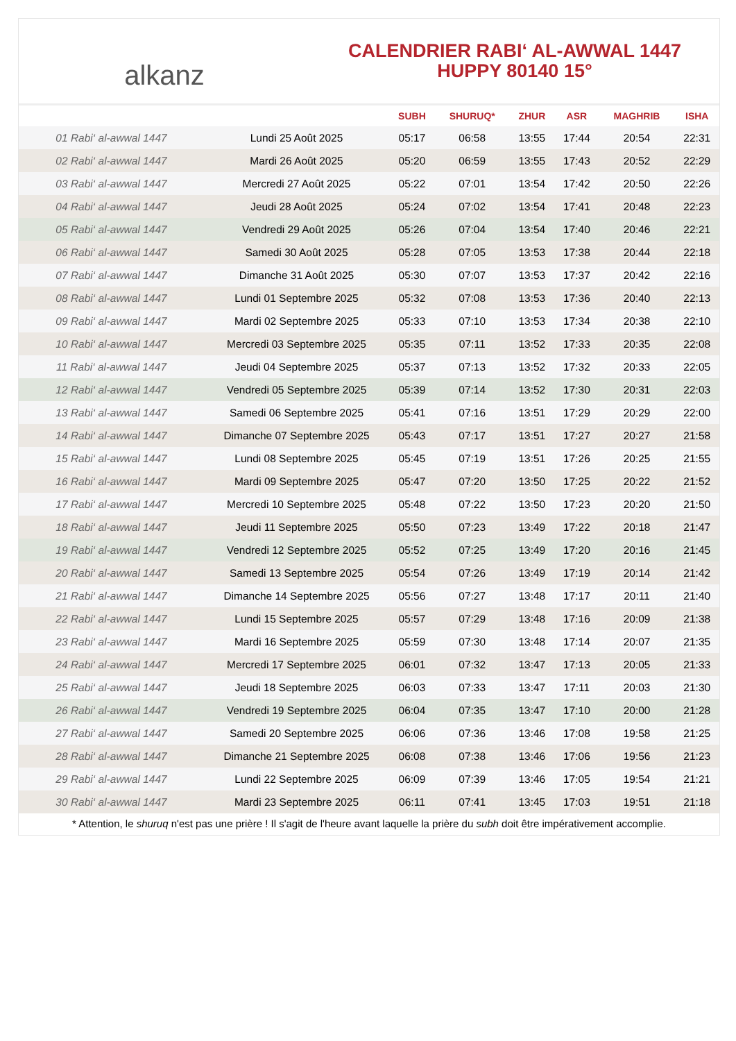alkanz
CALENDRIER RABI‘ AL-AWWAL 1447
HUPPY 80140 15°
| | | SUBH | SHURUQ* | ZHUR | ASR | MAGHRIB | ISHA |
| --- | --- | --- | --- | --- | --- | --- | --- |
| 01 Rabi‘ al-awwal 1447 | Lundi 25 Août 2025 | 05:17 | 06:58 | 13:55 | 17:44 | 20:54 | 22:31 |
| 02 Rabi‘ al-awwal 1447 | Mardi 26 Août 2025 | 05:20 | 06:59 | 13:55 | 17:43 | 20:52 | 22:29 |
| 03 Rabi‘ al-awwal 1447 | Mercredi 27 Août 2025 | 05:22 | 07:01 | 13:54 | 17:42 | 20:50 | 22:26 |
| 04 Rabi‘ al-awwal 1447 | Jeudi 28 Août 2025 | 05:24 | 07:02 | 13:54 | 17:41 | 20:48 | 22:23 |
| 05 Rabi‘ al-awwal 1447 | Vendredi 29 Août 2025 | 05:26 | 07:04 | 13:54 | 17:40 | 20:46 | 22:21 |
| 06 Rabi‘ al-awwal 1447 | Samedi 30 Août 2025 | 05:28 | 07:05 | 13:53 | 17:38 | 20:44 | 22:18 |
| 07 Rabi‘ al-awwal 1447 | Dimanche 31 Août 2025 | 05:30 | 07:07 | 13:53 | 17:37 | 20:42 | 22:16 |
| 08 Rabi‘ al-awwal 1447 | Lundi 01 Septembre 2025 | 05:32 | 07:08 | 13:53 | 17:36 | 20:40 | 22:13 |
| 09 Rabi‘ al-awwal 1447 | Mardi 02 Septembre 2025 | 05:33 | 07:10 | 13:53 | 17:34 | 20:38 | 22:10 |
| 10 Rabi‘ al-awwal 1447 | Mercredi 03 Septembre 2025 | 05:35 | 07:11 | 13:52 | 17:33 | 20:35 | 22:08 |
| 11 Rabi‘ al-awwal 1447 | Jeudi 04 Septembre 2025 | 05:37 | 07:13 | 13:52 | 17:32 | 20:33 | 22:05 |
| 12 Rabi‘ al-awwal 1447 | Vendredi 05 Septembre 2025 | 05:39 | 07:14 | 13:52 | 17:30 | 20:31 | 22:03 |
| 13 Rabi‘ al-awwal 1447 | Samedi 06 Septembre 2025 | 05:41 | 07:16 | 13:51 | 17:29 | 20:29 | 22:00 |
| 14 Rabi‘ al-awwal 1447 | Dimanche 07 Septembre 2025 | 05:43 | 07:17 | 13:51 | 17:27 | 20:27 | 21:58 |
| 15 Rabi‘ al-awwal 1447 | Lundi 08 Septembre 2025 | 05:45 | 07:19 | 13:51 | 17:26 | 20:25 | 21:55 |
| 16 Rabi‘ al-awwal 1447 | Mardi 09 Septembre 2025 | 05:47 | 07:20 | 13:50 | 17:25 | 20:22 | 21:52 |
| 17 Rabi‘ al-awwal 1447 | Mercredi 10 Septembre 2025 | 05:48 | 07:22 | 13:50 | 17:23 | 20:20 | 21:50 |
| 18 Rabi‘ al-awwal 1447 | Jeudi 11 Septembre 2025 | 05:50 | 07:23 | 13:49 | 17:22 | 20:18 | 21:47 |
| 19 Rabi‘ al-awwal 1447 | Vendredi 12 Septembre 2025 | 05:52 | 07:25 | 13:49 | 17:20 | 20:16 | 21:45 |
| 20 Rabi‘ al-awwal 1447 | Samedi 13 Septembre 2025 | 05:54 | 07:26 | 13:49 | 17:19 | 20:14 | 21:42 |
| 21 Rabi‘ al-awwal 1447 | Dimanche 14 Septembre 2025 | 05:56 | 07:27 | 13:48 | 17:17 | 20:11 | 21:40 |
| 22 Rabi‘ al-awwal 1447 | Lundi 15 Septembre 2025 | 05:57 | 07:29 | 13:48 | 17:16 | 20:09 | 21:38 |
| 23 Rabi‘ al-awwal 1447 | Mardi 16 Septembre 2025 | 05:59 | 07:30 | 13:48 | 17:14 | 20:07 | 21:35 |
| 24 Rabi‘ al-awwal 1447 | Mercredi 17 Septembre 2025 | 06:01 | 07:32 | 13:47 | 17:13 | 20:05 | 21:33 |
| 25 Rabi‘ al-awwal 1447 | Jeudi 18 Septembre 2025 | 06:03 | 07:33 | 13:47 | 17:11 | 20:03 | 21:30 |
| 26 Rabi‘ al-awwal 1447 | Vendredi 19 Septembre 2025 | 06:04 | 07:35 | 13:47 | 17:10 | 20:00 | 21:28 |
| 27 Rabi‘ al-awwal 1447 | Samedi 20 Septembre 2025 | 06:06 | 07:36 | 13:46 | 17:08 | 19:58 | 21:25 |
| 28 Rabi‘ al-awwal 1447 | Dimanche 21 Septembre 2025 | 06:08 | 07:38 | 13:46 | 17:06 | 19:56 | 21:23 |
| 29 Rabi‘ al-awwal 1447 | Lundi 22 Septembre 2025 | 06:09 | 07:39 | 13:46 | 17:05 | 19:54 | 21:21 |
| 30 Rabi‘ al-awwal 1447 | Mardi 23 Septembre 2025 | 06:11 | 07:41 | 13:45 | 17:03 | 19:51 | 21:18 |
* Attention, le shuruq n'est pas une prière ! Il s'agit de l'heure avant laquelle la prière du subh doit être impérativement accomplie.